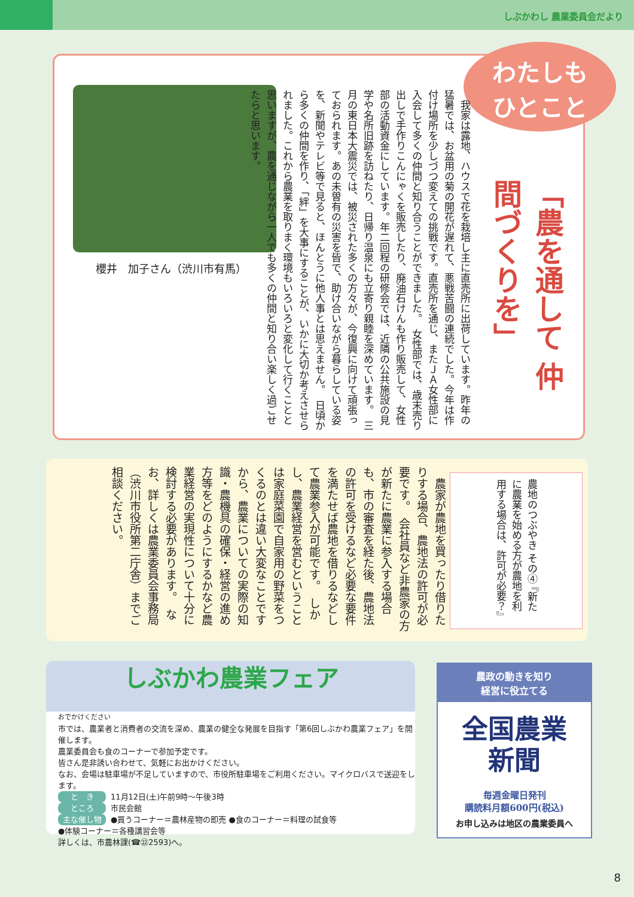しぶかわし 農業委員会だより
わたしも
ひとこと
「農を通して 仲間づくりを」
櫻井　加子さん（渋川市有馬）
　我家は露地、ハウスで花を栽培し主に直売所に出荷しています。昨年の猛暑では、お盆用の菊の開花が遅れて、悪戦苦闘の連続でした。今年は作付け場所を少しづつ変えての挑戦です。直売所を通じ、またＪＡ女性部に入会して多くの仲間と知り合うことができました。　女性部では、歳末売り出しで手作りこんにゃくを販売したり、廃油石けんも作り販売して、女性部の活動資金にしています。年二回程の研修会では、近隣の公共施設の見学や名所旧跡を訪ねたり、日帰り温泉にも立寄り親睦を深めています。　三月の東日本大震災では、被災された多くの方々が、今復興に向けて頑張っておられます。あの未曽有の災害を皆で、助け合いながら暮らしている姿を、新聞やテレビ等で見ると、ほんとうに他人事とは思えません。　日頃から多くの仲間を作り、「絆」を大事にすることが、いかに大切か考えさせられました。これから農業を取りまく環境もいろいろと変化して行くことと思いますが、農を通じながら一人でも多くの仲間と知り合い楽しく過ごせたらと思います。
農地のつぶやき その④ 『新たに農業を始める方が農地を利用する場合は、許可が必要？』
　農家が農地を買ったり借りたりする場合、農地法の許可が必要です。　会社員など非農家の方が新たに農業に参入する場合も、市の審査を経た後、農地法の許可を受けるなど必要な要件を満たせば農地を借りるなどして農業参入が可能です。　しかし、農業経営を営むということは家庭菜園で自家用の野菜をつくるのとは違い大変なことですから、農業についての実際の知識・農機具の確保・経営の進め方等をどのようにするかなど農業経営の実現性について十分に検討する必要があります。　なお、詳しくは農業委員会事務局（渋川市役所第二庁舎）までご相談ください。
しぶかわ農業フェア
おでかけください
市では、農業者と消費者の交流を深め、農業の健全な発展を目指す「第6回しぶかわ農業フェア」を開催します。
農業委員会も食のコーナーで参加予定です。
皆さん是非誘い合わせて、気軽にお出かけください。
なお、会場は駐車場が不足していますので、市役所駐車場をご利用ください。マイクロバスで送迎をします。
と　き 11月12日(土)午前9時～午後3時
ところ 市民会館
主な催し物 ●買うコーナー＝農林産物の即売 ●食のコーナー＝料理の試食等
●体験コーナー＝各種講習会等
詳しくは、市農林課(☎㉒2593)へ。
農政の動きを知り
経営に役立てる
全国農業
新聞
毎週金曜日発刊
購読料月額600円(税込)
お申し込みは地区の農業委員へ
8